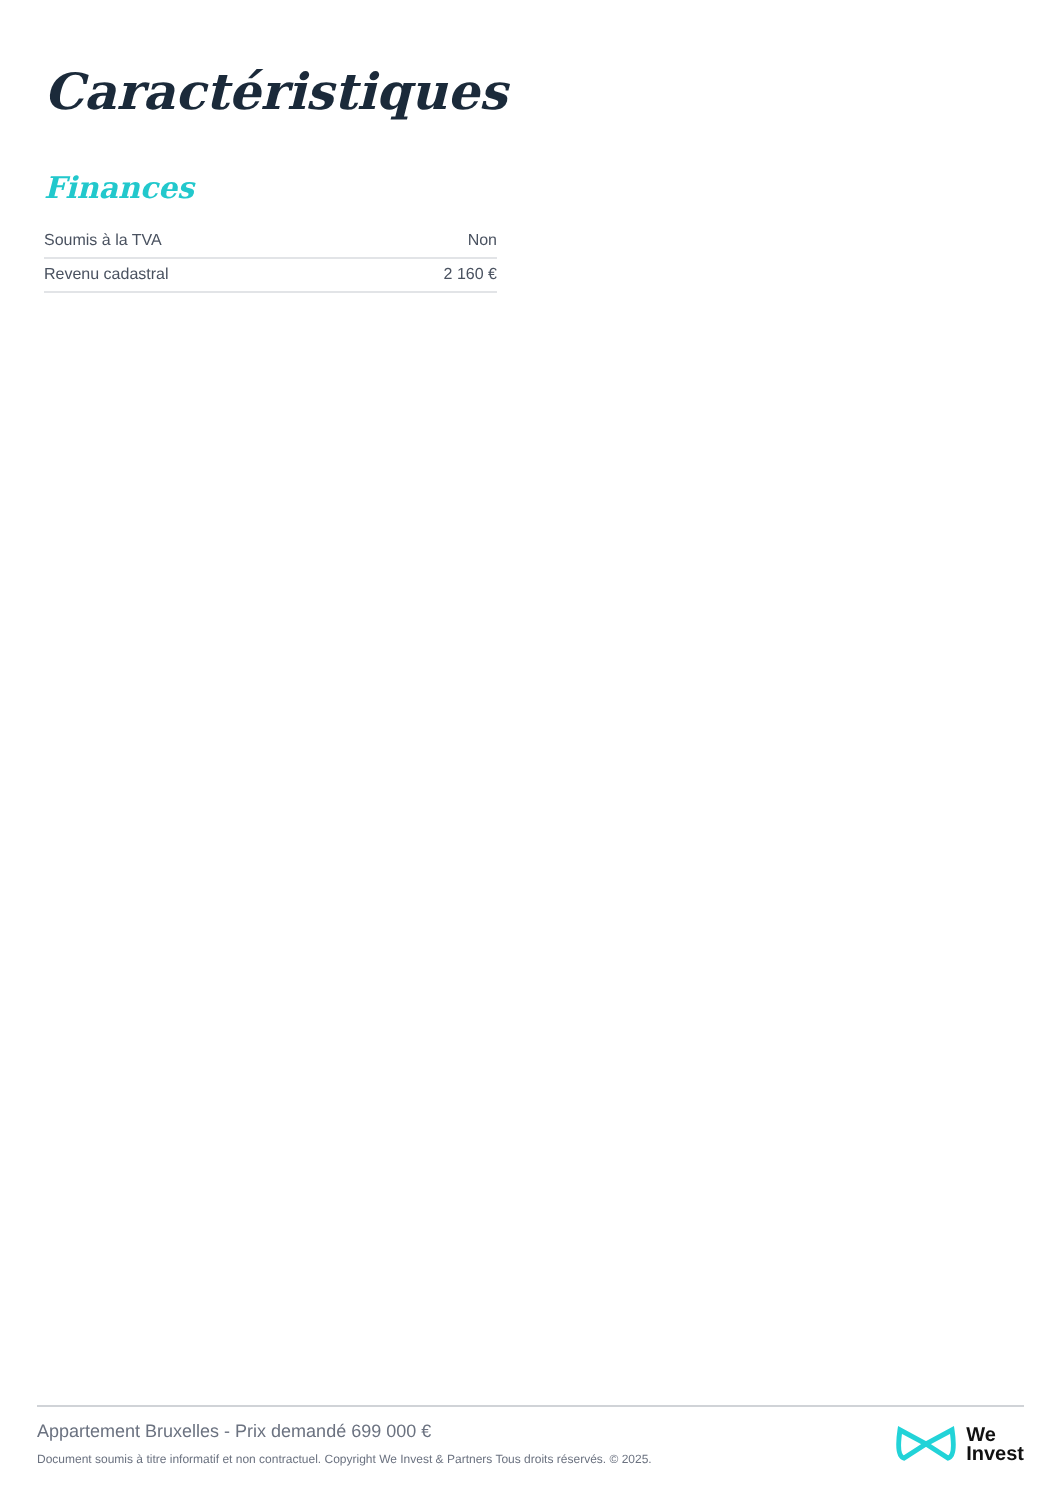Caractéristiques
Finances
| Soumis à la TVA | Non |
| Revenu cadastral | 2 160 € |
Appartement Bruxelles - Prix demandé 699 000 €
Document soumis à titre informatif et non contractuel. Copyright We Invest & Partners Tous droits réservés. © 2025.
We
Invest